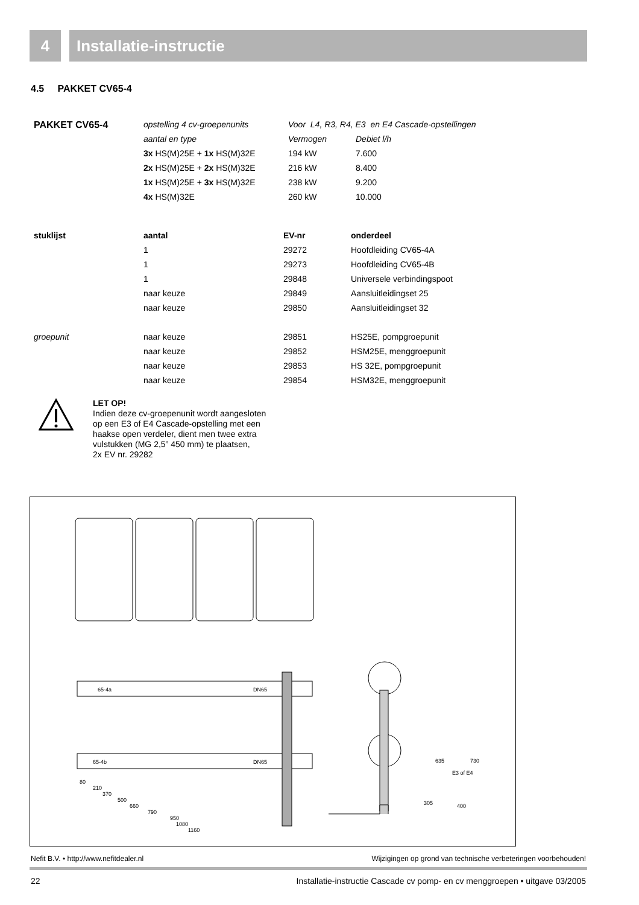4 Installatie-instructie
4.5 PAKKET CV65-4
| PAKKET CV65-4 | opstelling 4 cv-groepenunits | Voor L4, R3, R4, E3 en E4 Cascade-opstellingen | |
| | aantal en type | Vermogen | Debiet l/h |
| | 3x HS(M)25E + 1x HS(M)32E | 194 kW | 7.600 |
| | 2x HS(M)25E + 2x HS(M)32E | 216 kW | 8.400 |
| | 1x HS(M)25E + 3x HS(M)32E | 238 kW | 9.200 |
| | 4x HS(M)32E | 260 kW | 10.000 |
| stuklijst | aantal | EV-nr | onderdeel |
| --- | --- | --- | --- |
| | 1 | 29272 | Hoofdleiding CV65-4A |
| | 1 | 29273 | Hoofdleiding CV65-4B |
| | 1 | 29848 | Universele verbindingspoot |
| | naar keuze | 29849 | Aansluitleidingset 25 |
| | naar keuze | 29850 | Aansluitleidingset 32 |
| groepunit | naar keuze | 29851 | HS25E, pompgroepunit |
| | naar keuze | 29852 | HSM25E, menggroepunit |
| | naar keuze | 29853 | HS 32E, pompgroepunit |
| | naar keuze | 29854 | HSM32E, menggroepunit |
LET OP!
Indien deze cv-groepenunit wordt aangesloten
op een E3 of E4 Cascade-opstelling met een
haakse open verdeler, dient men twee extra
vulstukken (MG 2,5” 450 mm) te plaatsen,
2x EV nr. 29282
65-4a
DN65
65-4b
DN65
80
210
370
500
660
790
950
1080
1160
635
E3 of E4
730
305
400
Nefit B.V. • http://www.nefitdealer.nl Wijzigingen op grond van technische verbeteringen voorbehouden!
22 Installatie-instructie Cascade cv pomp- en cv menggroepen • uitgave 03/2005